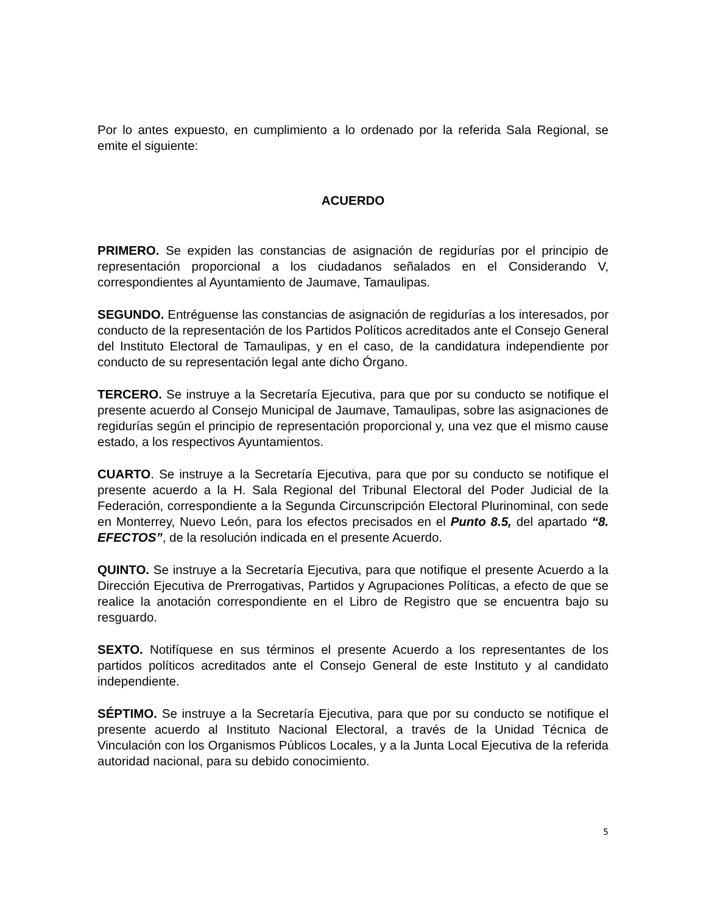Por lo antes expuesto, en cumplimiento a lo ordenado por la referida Sala Regional, se emite el siguiente:
ACUERDO
PRIMERO. Se expiden las constancias de asignación de regidurías por el principio de representación proporcional a los ciudadanos señalados en el Considerando V, correspondientes al Ayuntamiento de Jaumave, Tamaulipas.
SEGUNDO. Entréguense las constancias de asignación de regidurías a los interesados, por conducto de la representación de los Partidos Políticos acreditados ante el Consejo General del Instituto Electoral de Tamaulipas, y en el caso, de la candidatura independiente por conducto de su representación legal ante dicho Órgano.
TERCERO. Se instruye a la Secretaría Ejecutiva, para que por su conducto se notifique el presente acuerdo al Consejo Municipal de Jaumave, Tamaulipas, sobre las asignaciones de regidurías según el principio de representación proporcional y, una vez que el mismo cause estado, a los respectivos Ayuntamientos.
CUARTO. Se instruye a la Secretaría Ejecutiva, para que por su conducto se notifique el presente acuerdo a la H. Sala Regional del Tribunal Electoral del Poder Judicial de la Federación, correspondiente a la Segunda Circunscripción Electoral Plurinominal, con sede en Monterrey, Nuevo León, para los efectos precisados en el Punto 8.5, del apartado “8. EFECTOS”, de la resolución indicada en el presente Acuerdo.
QUINTO. Se instruye a la Secretaría Ejecutiva, para que notifique el presente Acuerdo a la Dirección Ejecutiva de Prerrogativas, Partidos y Agrupaciones Políticas, a efecto de que se realice la anotación correspondiente en el Libro de Registro que se encuentra bajo su resguardo.
SEXTO. Notifíquese en sus términos el presente Acuerdo a los representantes de los partidos políticos acreditados ante el Consejo General de este Instituto y al candidato independiente.
SÉPTIMO. Se instruye a la Secretaría Ejecutiva, para que por su conducto se notifique el presente acuerdo al Instituto Nacional Electoral, a través de la Unidad Técnica de Vinculación con los Organismos Públicos Locales, y a la Junta Local Ejecutiva de la referida autoridad nacional, para su debido conocimiento.
5